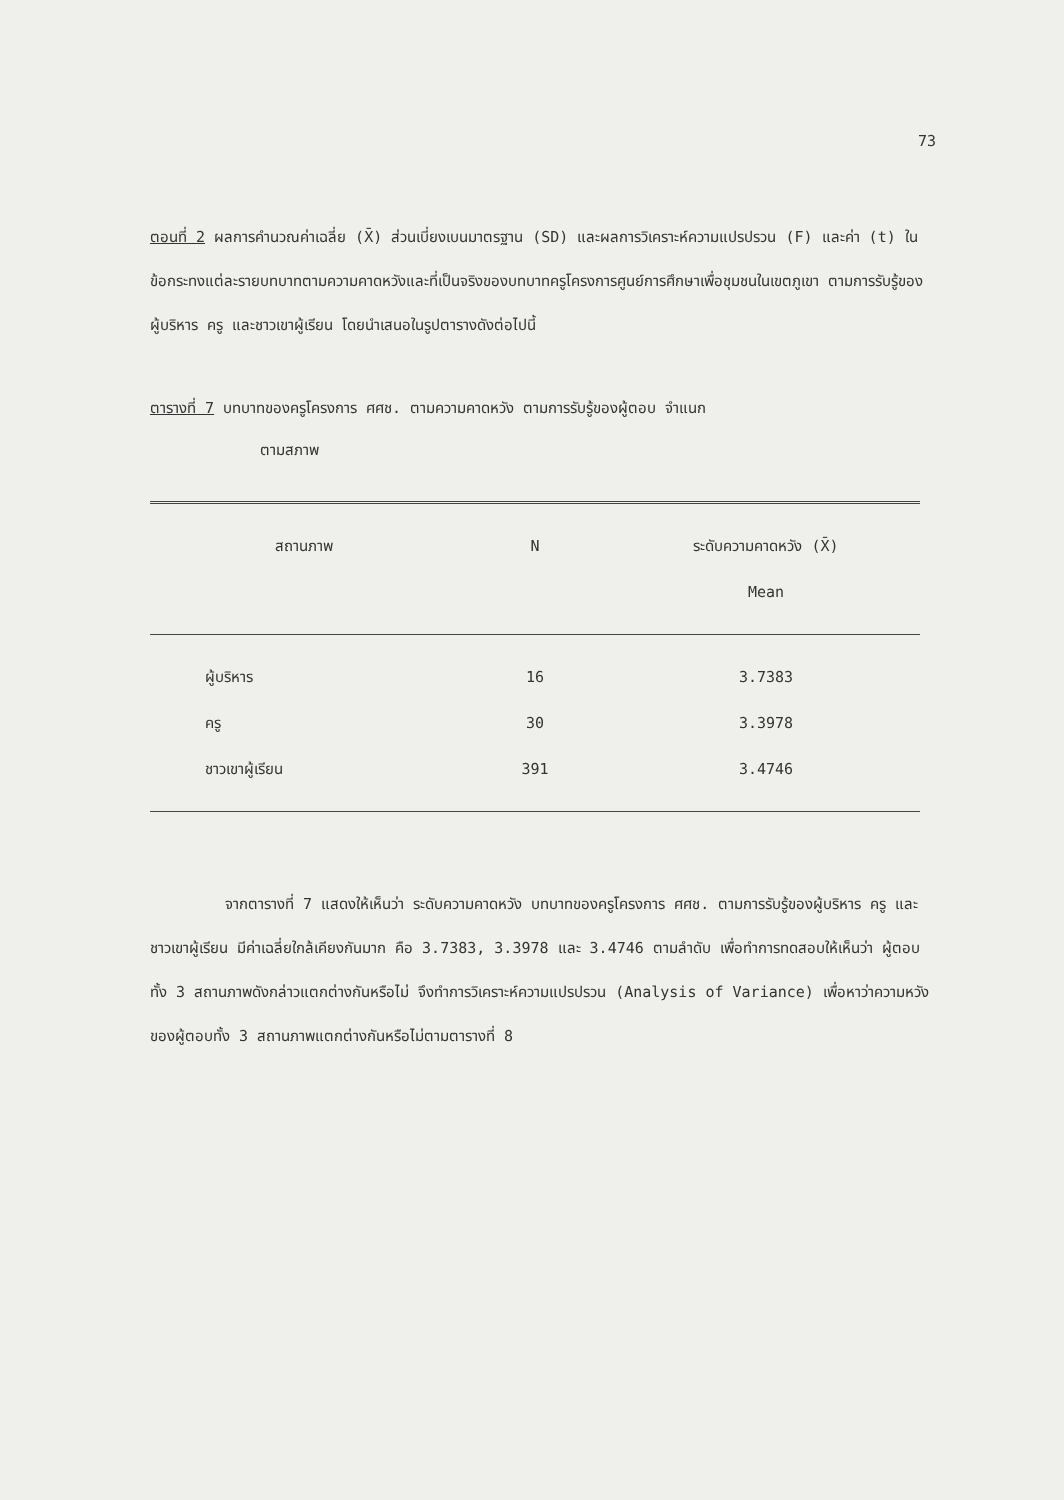73
ตอนที่ 2 ผลการคำนวณค่าเฉลี่ย (X̄) ส่วนเบี่ยงเบนมาตรฐาน (SD) และผลการวิเคราะห์ความแปรปรวน (F) และค่า (t) ในข้อกระทงแต่ละรายบทบาทตามความคาดหวังและที่เป็นจริงของบทบาทครูโครงการศูนย์การศึกษาเพื่อชุมชนในเขตภูเขา ตามการรับรู้ของผู้บริหาร ครู และชาวเขาผู้เรียน โดยนำเสนอในรูปตารางดังต่อไปนี้
ตารางที่ 7 บทบาทของครูโครงการ ศศช. ตามความคาดหวัง ตามการรับรู้ของผู้ตอบ จำแนก
ตามสภาพ
| สถานภาพ | N | ระดับความคาดหวัง (X̄) |
| --- | --- | --- |
| | | Mean |
| ผู้บริหาร | 16 | 3.7383 |
| ครู | 30 | 3.3978 |
| ชาวเขาผู้เรียน | 391 | 3.4746 |
จากตารางที่ 7 แสดงให้เห็นว่า ระดับความคาดหวัง บทบาทของครูโครงการ ศศช. ตามการรับรู้ของผู้บริหาร ครู และชาวเขาผู้เรียน มีค่าเฉลี่ยใกล้เคียงกันมาก คือ 3.7383, 3.3978 และ 3.4746 ตามลำดับ เพื่อทำการทดสอบให้เห็นว่า ผู้ตอบทั้ง 3 สถานภาพดังกล่าวแตกต่างกันหรือไม่ จึงทำการวิเคราะห์ความแปรปรวน (Analysis of Variance) เพื่อหาว่าความหวังของผู้ตอบทั้ง 3 สถานภาพแตกต่างกันหรือไม่ตามตารางที่ 8